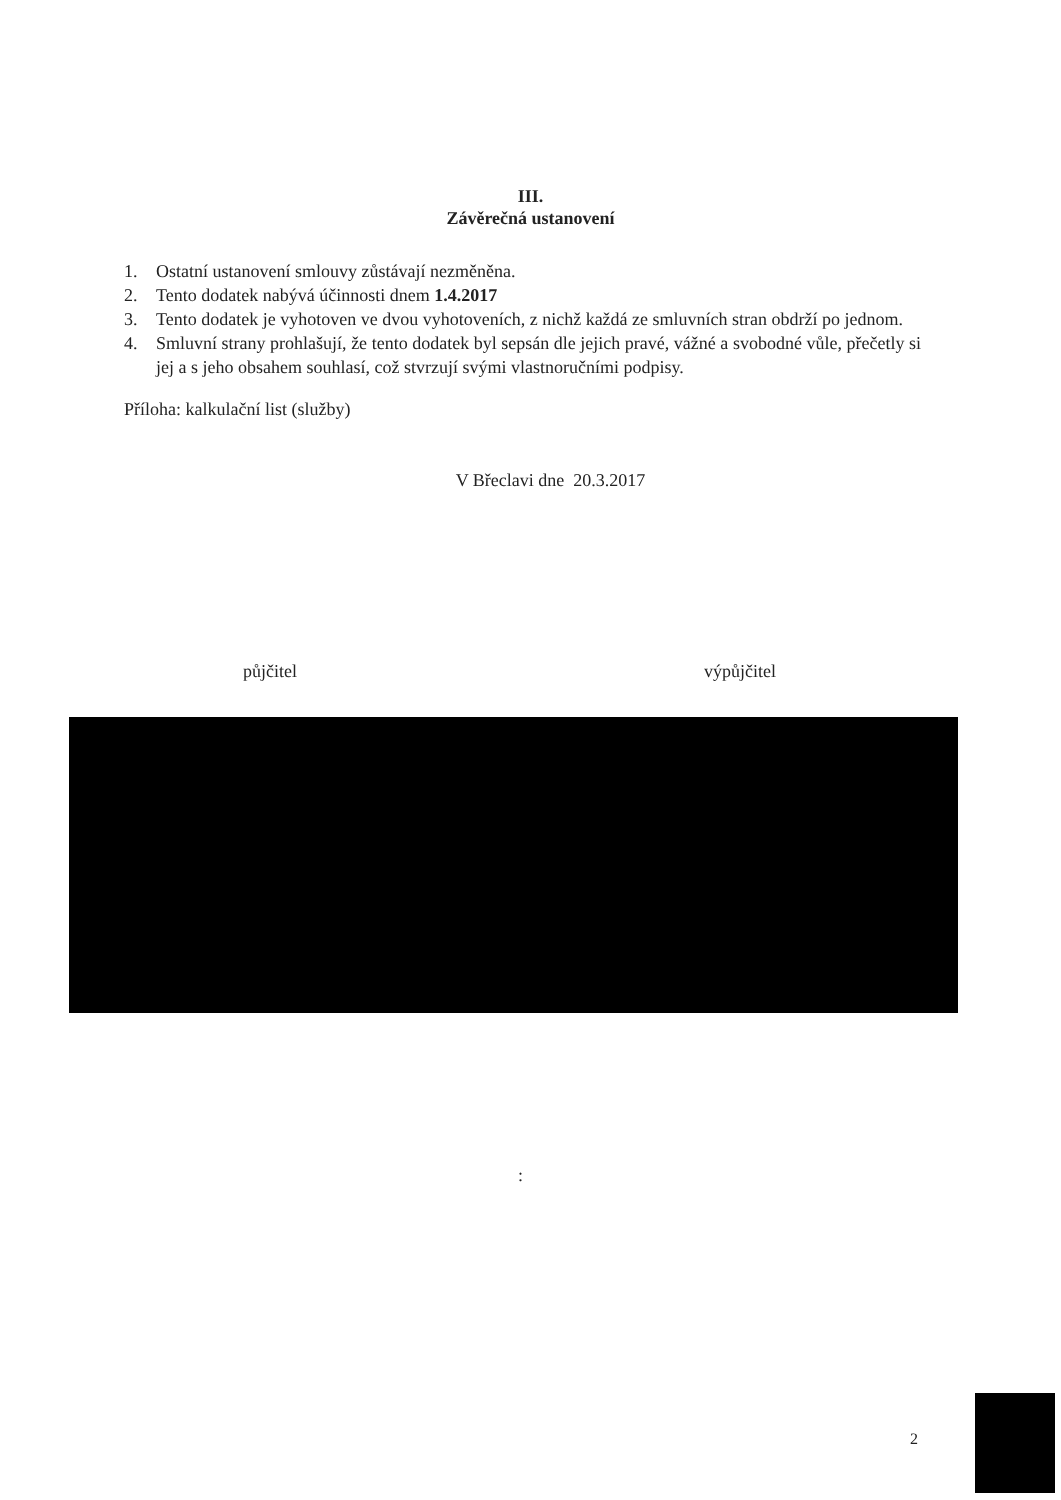III.
Závěrečná ustanovení
1. Ostatní ustanovení smlouvy zůstávají nezměněna.
2. Tento dodatek nabývá účinnosti dnem 1.4.2017
3. Tento dodatek je vyhotoven ve dvou vyhotoveních, z nichž každá ze smluvních stran obdrží po jednom.
4. Smluvní strany prohlašují, že tento dodatek byl sepsán dle jejich pravé, vážné a svobodné vůle, přečetly si jej a s jeho obsahem souhlasí, což stvrzují svými vlastnoručními podpisy.
Příloha: kalkulační list (služby)
V Břeclavi dne 20.3.2017
půjčitel výpůjčitel
:
2